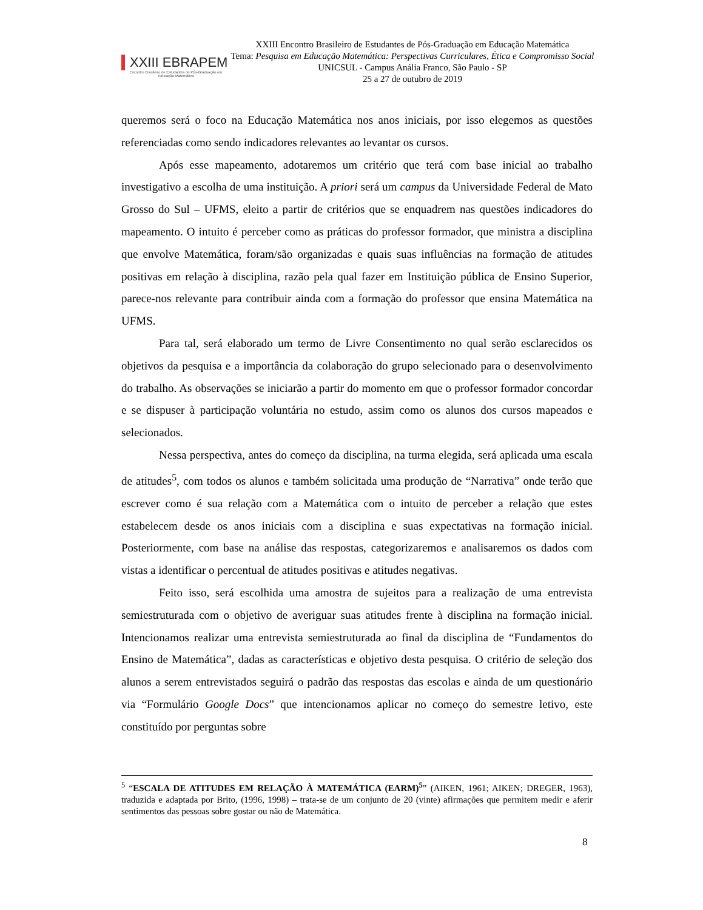XXIII EBRAPEM
Encontro Brasileiro de Estudantes de Pós-Graduação em Educação Matemática
XXIII Encontro Brasileiro de Estudantes de Pós-Graduação em Educação Matemática
Tema: Pesquisa em Educação Matemática: Perspectivas Curriculares, Ética e Compromisso Social
UNICSUL - Campus Anália Franco, São Paulo - SP
25 a 27 de outubro de 2019
queremos será o foco na Educação Matemática nos anos iniciais, por isso elegemos as questões referenciadas como sendo indicadores relevantes ao levantar os cursos.
Após esse mapeamento, adotaremos um critério que terá com base inicial ao trabalho investigativo a escolha de uma instituição. A priori será um campus da Universidade Federal de Mato Grosso do Sul – UFMS, eleito a partir de critérios que se enquadrem nas questões indicadores do mapeamento. O intuito é perceber como as práticas do professor formador, que ministra a disciplina que envolve Matemática, foram/são organizadas e quais suas influências na formação de atitudes positivas em relação à disciplina, razão pela qual fazer em Instituição pública de Ensino Superior, parece-nos relevante para contribuir ainda com a formação do professor que ensina Matemática na UFMS.
Para tal, será elaborado um termo de Livre Consentimento no qual serão esclarecidos os objetivos da pesquisa e a importância da colaboração do grupo selecionado para o desenvolvimento do trabalho. As observações se iniciarão a partir do momento em que o professor formador concordar e se dispuser à participação voluntária no estudo, assim como os alunos dos cursos mapeados e selecionados.
Nessa perspectiva, antes do começo da disciplina, na turma elegida, será aplicada uma escala de atitudes<sup>5</sup>, com todos os alunos e também solicitada uma produção de “Narrativa” onde terão que escrever como é sua relação com a Matemática com o intuito de perceber a relação que estes estabelecem desde os anos iniciais com a disciplina e suas expectativas na formação inicial. Posteriormente, com base na análise das respostas, categorizaremos e analisaremos os dados com vistas a identificar o percentual de atitudes positivas e atitudes negativas.
Feito isso, será escolhida uma amostra de sujeitos para a realização de uma entrevista semiestruturada com o objetivo de averiguar suas atitudes frente à disciplina na formação inicial. Intencionamos realizar uma entrevista semiestruturada ao final da disciplina de “Fundamentos do Ensino de Matemática”, dadas as características e objetivo desta pesquisa. O critério de seleção dos alunos a serem entrevistados seguirá o padrão das respostas das escolas e ainda de um questionário via “Formulário Google Docs” que intencionamos aplicar no começo do semestre letivo, este constituído por perguntas sobre
<sup>5</sup> “ESCALA DE ATITUDES EM RELAÇÃO À MATEMÁTICA (EARM)<sup>5</sup>” (AIKEN, 1961; AIKEN; DREGER, 1963), traduzida e adaptada por Brito, (1996, 1998) – trata-se de um conjunto de 20 (vinte) afirmações que permitem medir e aferir sentimentos das pessoas sobre gostar ou não de Matemática.
8